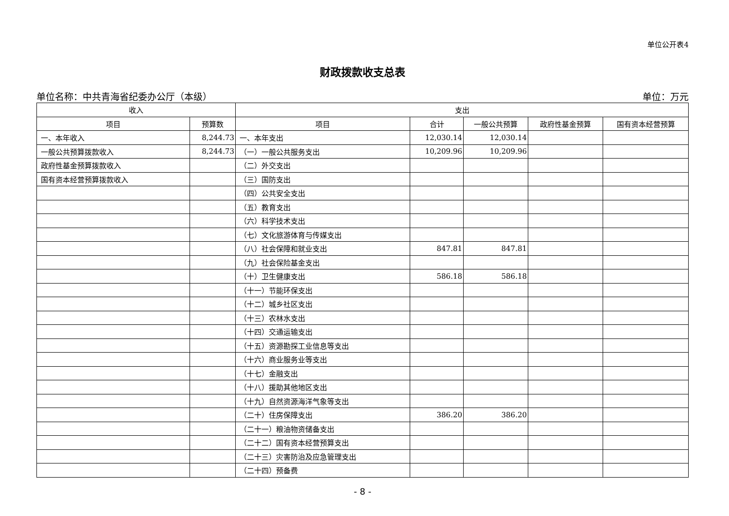单位公开表4
财政拨款收支总表
单位名称：中共青海省纪委办公厅（本级） 单位：万元
| 收入 | | 支出 | | | | |
| --- | --- | --- | --- | --- | --- | --- |
| 项目 | 预算数 | 项目 | 合计 | 一般公共预算 | 政府性基金预算 | 国有资本经营预算 |
| 一、本年收入 | 8,244.73 | 一、本年支出 | 12,030.14 | 12,030.14 | | |
| 一般公共预算拨款收入 | 8,244.73 | （一）一般公共服务支出 | 10,209.96 | 10,209.96 | | |
| 政府性基金预算拨款收入 | | （二）外交支出 | | | | |
| 国有资本经营预算拨款收入 | | （三）国防支出 | | | | |
| | | （四）公共安全支出 | | | | |
| | | （五）教育支出 | | | | |
| | | （六）科学技术支出 | | | | |
| | | （七）文化旅游体育与传媒支出 | | | | |
| | | （八）社会保障和就业支出 | 847.81 | 847.81 | | |
| | | （九）社会保险基金支出 | | | | |
| | | （十）卫生健康支出 | 586.18 | 586.18 | | |
| | | （十一）节能环保支出 | | | | |
| | | （十二）城乡社区支出 | | | | |
| | | （十三）农林水支出 | | | | |
| | | （十四）交通运输支出 | | | | |
| | | （十五）资源勘探工业信息等支出 | | | | |
| | | （十六）商业服务业等支出 | | | | |
| | | （十七）金融支出 | | | | |
| | | （十八）援助其他地区支出 | | | | |
| | | （十九）自然资源海洋气象等支出 | | | | |
| | | （二十）住房保障支出 | 386.20 | 386.20 | | |
| | | （二十一）粮油物资储备支出 | | | | |
| | | （二十二）国有资本经营预算支出 | | | | |
| | | （二十三）灾害防治及应急管理支出 | | | | |
| | | （二十四）预备费 | | | | |
- 8 -